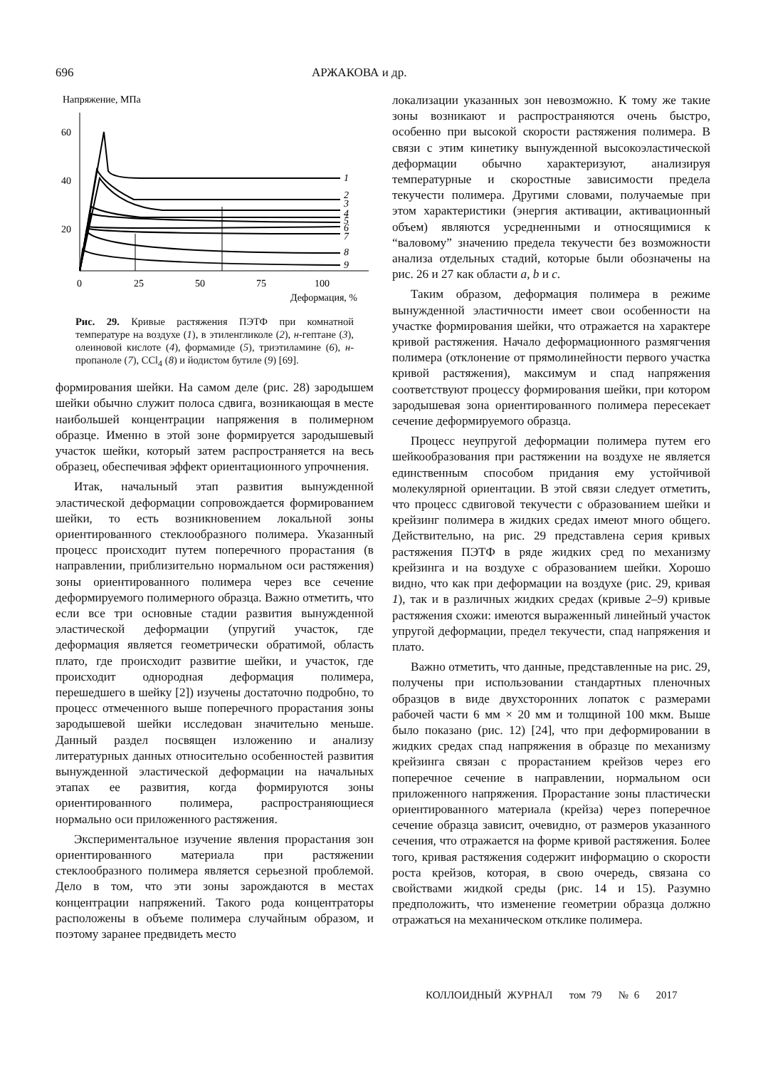696 АРЖАКОВА и др.
Напряжение, МПа
60
40
20
0
25
50
75
100
Деформация, %
1
2
3
4
5
6
7
8
9
Рис. 29. Кривые растяжения ПЭТФ при комнатной температуре на воздухе (1), в этиленгликоле (2), н-гептане (3), олеиновой кислоте (4), формамиде (5), триэтиламине (6), н-пропаноле (7), CCl<sub>4</sub> (8) и йодистом бутиле (9) [69].
формирования шейки. На самом деле (рис. 28) зародышем шейки обычно служит полоса сдвига, возникающая в месте наибольшей концентрации напряжения в полимерном образце. Именно в этой зоне формируется зародышевый участок шейки, который затем распространяется на весь образец, обеспечивая эффект ориентационного упрочнения.
Итак, начальный этап развития вынужденной эластической деформации сопровождается формированием шейки, то есть возникновением локальной зоны ориентированного стеклообразного полимера. Указанный процесс происходит путем поперечного прорастания (в направлении, приблизительно нормальном оси растяжения) зоны ориентированного полимера через все сечение деформируемого полимерного образца. Важно отметить, что если все три основные стадии развития вынужденной эластической деформации (упругий участок, где деформация является геометрически обратимой, область плато, где происходит развитие шейки, и участок, где происходит однородная деформация полимера, перешедшего в шейку [2]) изучены достаточно подробно, то процесс отмеченного выше поперечного прорастания зоны зародышевой шейки исследован значительно меньше. Данный раздел посвящен изложению и анализу литературных данных относительно особенностей развития вынужденной эластической деформации на начальных этапах ее развития, когда формируются зоны ориентированного полимера, распространяющиеся нормально оси приложенного растяжения.
Экспериментальное изучение явления прорастания зон ориентированного материала при растяжении стеклообразного полимера является серьезной проблемой. Дело в том, что эти зоны зарождаются в местах концентрации напряжений. Такого рода концентраторы расположены в объеме полимера случайным образом, и поэтому заранее предвидеть место
локализации указанных зон невозможно. К тому же такие зоны возникают и распространяются очень быстро, особенно при высокой скорости растяжения полимера. В связи с этим кинетику вынужденной высокоэластической деформации обычно характеризуют, анализируя температурные и скоростные зависимости предела текучести полимера. Другими словами, получаемые при этом характеристики (энергия активации, активационный объем) являются усредненными и относящимися к “валовому” значению предела текучести без возможности анализа отдельных стадий, которые были обозначены на рис. 26 и 27 как области a, b и c.
Таким образом, деформация полимера в режиме вынужденной эластичности имеет свои особенности на участке формирования шейки, что отражается на характере кривой растяжения. Начало деформационного размягчения полимера (отклонение от прямолинейности первого участка кривой растяжения), максимум и спад напряжения соответствуют процессу формирования шейки, при котором зародышевая зона ориентированного полимера пересекает сечение деформируемого образца.
Процесс неупругой деформации полимера путем его шейкообразования при растяжении на воздухе не является единственным способом придания ему устойчивой молекулярной ориентации. В этой связи следует отметить, что процесс сдвиговой текучести с образованием шейки и крейзинг полимера в жидких средах имеют много общего. Действительно, на рис. 29 представлена серия кривых растяжения ПЭТФ в ряде жидких сред по механизму крейзинга и на воздухе с образованием шейки. Хорошо видно, что как при деформации на воздухе (рис. 29, кривая 1), так и в различных жидких средах (кривые 2–9) кривые растяжения схожи: имеются выраженный линейный участок упругой деформации, предел текучести, спад напряжения и плато.
Важно отметить, что данные, представленные на рис. 29, получены при использовании стандартных пленочных образцов в виде двухсторонних лопаток с размерами рабочей части 6 мм × 20 мм и толщиной 100 мкм. Выше было показано (рис. 12) [24], что при деформировании в жидких средах спад напряжения в образце по механизму крейзинга связан с прорастанием крейзов через его поперечное сечение в направлении, нормальном оси приложенного напряжения. Прорастание зоны пластически ориентированного материала (крейза) через поперечное сечение образца зависит, очевидно, от размеров указанного сечения, что отражается на форме кривой растяжения. Более того, кривая растяжения содержит информацию о скорости роста крейзов, которая, в свою очередь, связана со свойствами жидкой среды (рис. 14 и 15). Разумно предположить, что изменение геометрии образца должно отражаться на механическом отклике полимера.
КОЛЛОИДНЫЙ ЖУРНАЛ том 79 № 6 2017